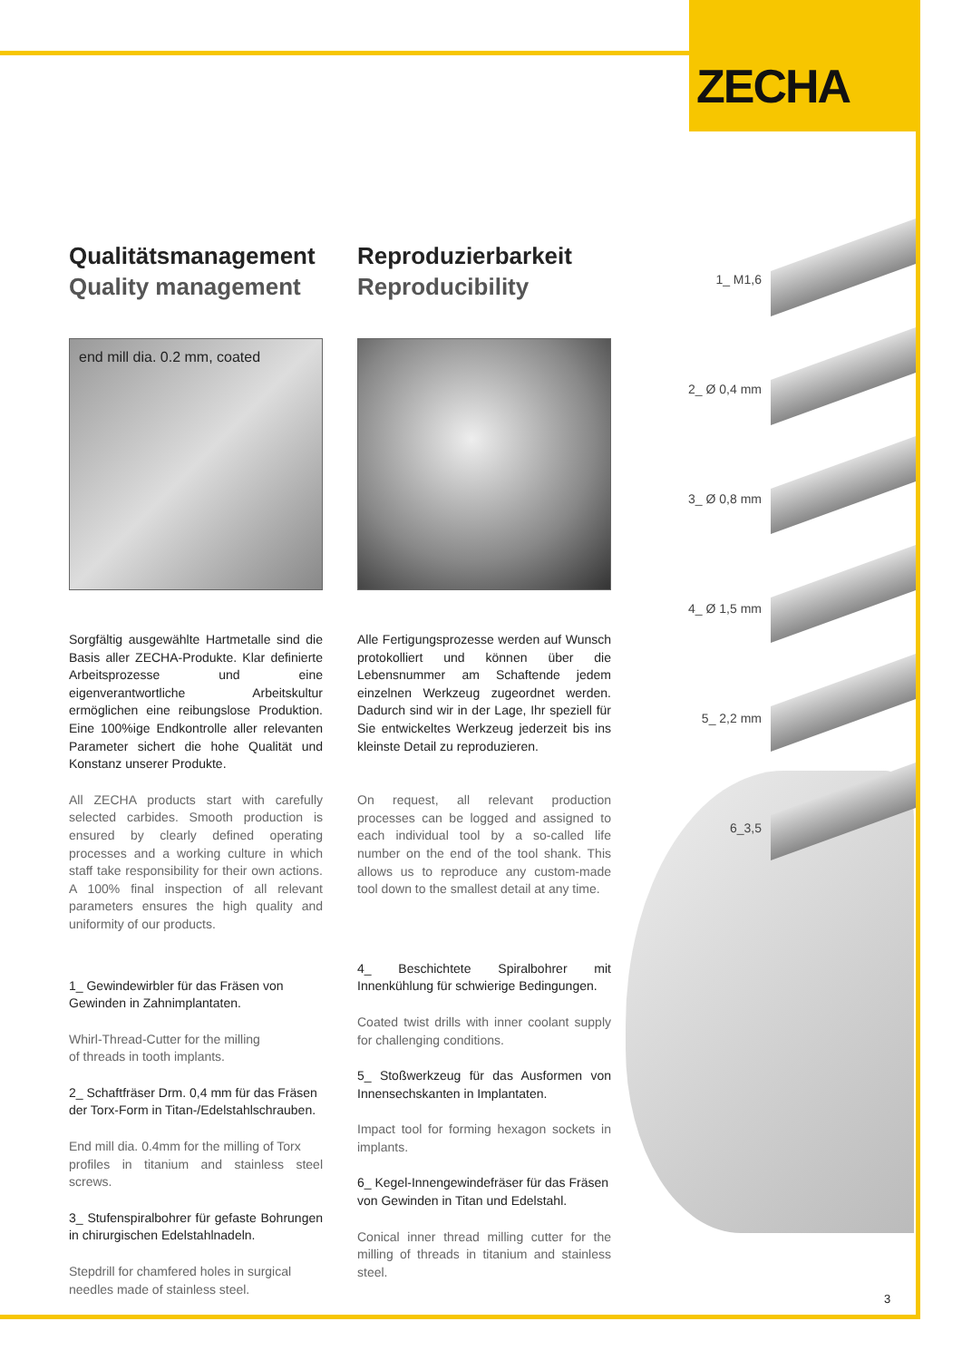ZECHA
1_ M1,6
2_ Ø 0,4 mm
3_ Ø 0,8 mm
4_ Ø 1,5 mm
5_ 2,2 mm
6_3,5
Qualitätsmanagement
Quality management
end mill dia. 0.2 mm, coated
Sorgfältig ausgewählte Hartmetalle sind die Basis aller ZECHA-Produkte. Klar definierte Arbeitsprozesse und eine eigenverantwortliche Arbeitskultur ermöglichen eine reibungslose Produktion. Eine 100%ige Endkontrolle aller relevanten Parameter sichert die hohe Qualität und Konstanz unserer Produkte.
All ZECHA products start with carefully selected carbides. Smooth production is ensured by clearly defined operating processes and a working culture in which staff take responsibility for their own actions. A 100% final inspection of all relevant parameters ensures the high quality and uniformity of our products.
1_ Gewindewirbler für das Fräsen von
Gewinden in Zahnimplantaten.
Whirl-Thread-Cutter for the milling
of threads in tooth implants.
2_ Schaftfräser Drm. 0,4 mm für das Fräsen
der Torx-Form in Titan-/Edelstahlschrauben.
End mill dia. 0.4mm for the milling of Torx
profiles in titanium and stainless steel screws.
3_ Stufenspiralbohrer für gefaste Bohrungen in chirurgischen Edelstahlnadeln.
Stepdrill for chamfered holes in surgical
needles made of stainless steel.
Reproduzierbarkeit
Reproducibility
Alle Fertigungsprozesse werden auf Wunsch protokolliert und können über die Lebensnummer am Schaftende jedem einzelnen Werkzeug zugeordnet werden. Dadurch sind wir in der Lage, Ihr speziell für Sie entwickeltes Werkzeug jederzeit bis ins kleinste Detail zu reproduzieren.
On request, all relevant production processes can be logged and assigned to each individual tool by a so-called life number on the end of the tool shank. This allows us to reproduce any custom-made tool down to the smallest detail at any time.
4_ Beschichtete Spiralbohrer mit Innenkühlung für schwierige Bedingungen.
Coated twist drills with inner coolant supply for challenging conditions.
5_ Stoßwerkzeug für das Ausformen von Innensechskanten in Implantaten.
Impact tool for forming hexagon sockets in implants.
6_ Kegel-Innengewindefräser für das Fräsen
von Gewinden in Titan und Edelstahl.
Conical inner thread milling cutter for the milling of threads in titanium and stainless steel.
3